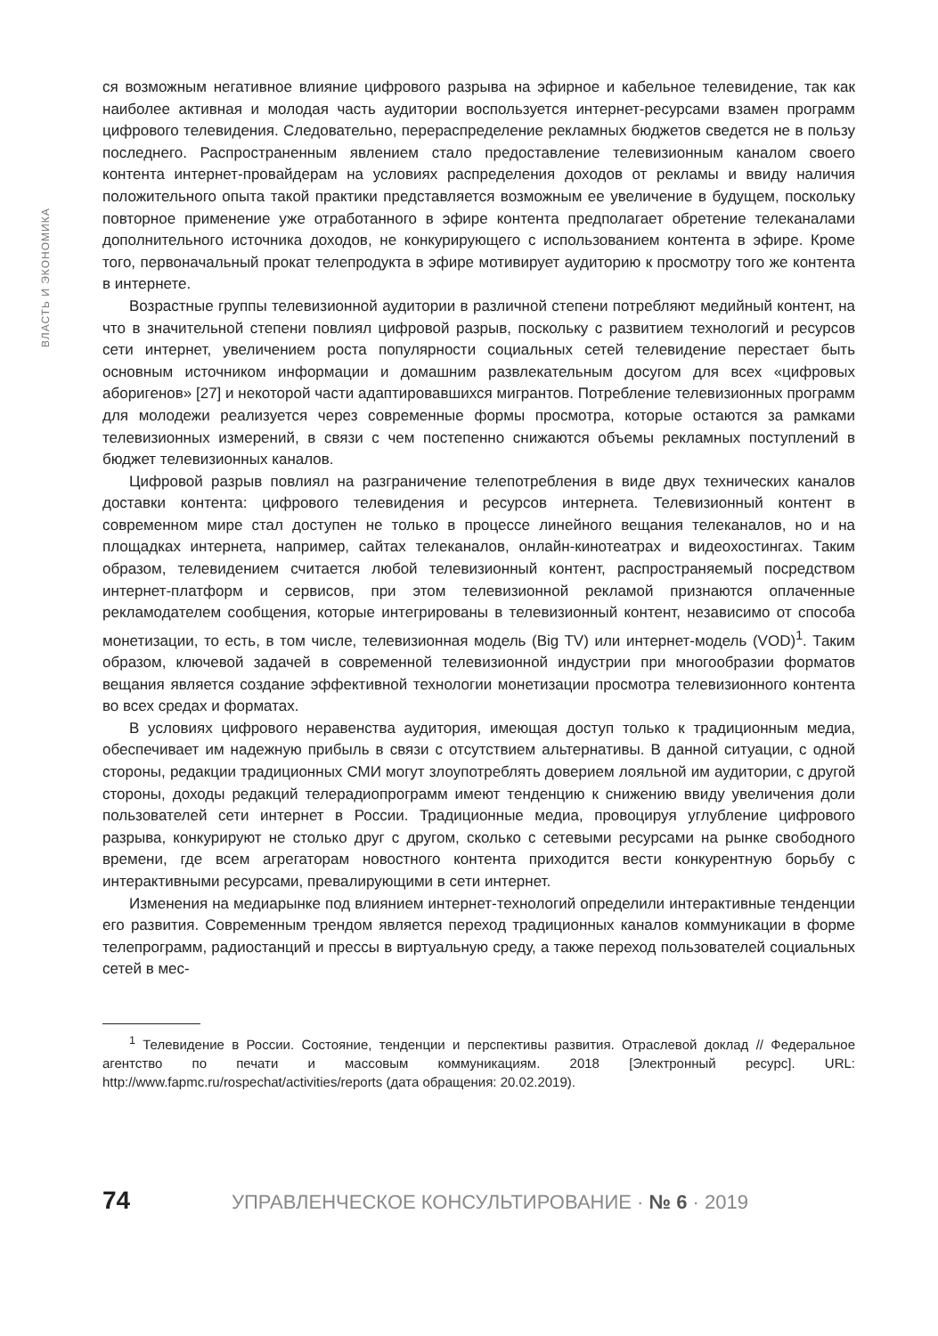ВЛАСТЬ И ЭКОНОМИКА
ся возможным негативное влияние цифрового разрыва на эфирное и кабельное телевидение, так как наиболее активная и молодая часть аудитории воспользуется интернет-ресурсами взамен программ цифрового телевидения. Следовательно, перераспределение рекламных бюджетов сведется не в пользу последнего. Распространенным явлением стало предоставление телевизионным каналом своего контента интернет-провайдерам на условиях распределения доходов от рекламы и ввиду наличия положительного опыта такой практики представляется возможным ее увеличение в будущем, поскольку повторное применение уже отработанного в эфире контента предполагает обретение телеканалами дополнительного источника доходов, не конкурирующего с использованием контента в эфире. Кроме того, первоначальный прокат телепродукта в эфире мотивирует аудиторию к просмотру того же контента в интернете.
Возрастные группы телевизионной аудитории в различной степени потребляют медийный контент, на что в значительной степени повлиял цифровой разрыв, поскольку с развитием технологий и ресурсов сети интернет, увеличением роста популярности социальных сетей телевидение перестает быть основным источником информации и домашним развлекательным досугом для всех «цифровых аборигенов» [27] и некоторой части адаптировавшихся мигрантов. Потребление телевизионных программ для молодежи реализуется через современные формы просмотра, которые остаются за рамками телевизионных измерений, в связи с чем постепенно снижаются объемы рекламных поступлений в бюджет телевизионных каналов.
Цифровой разрыв повлиял на разграничение телепотребления в виде двух технических каналов доставки контента: цифрового телевидения и ресурсов интернета. Телевизионный контент в современном мире стал доступен не только в процессе линейного вещания телеканалов, но и на площадках интернета, например, сайтах телеканалов, онлайн-кинотеатрах и видеохостингах. Таким образом, телевидением считается любой телевизионный контент, распространяемый посредством интернет-платформ и сервисов, при этом телевизионной рекламой признаются оплаченные рекламодателем сообщения, которые интегрированы в телевизионный контент, независимо от способа монетизации, то есть, в том числе, телевизионная модель (Big TV) или интернет-модель (VOD)<sup>1</sup>. Таким образом, ключевой задачей в современной телевизионной индустрии при многообразии форматов вещания является создание эффективной технологии монетизации просмотра телевизионного контента во всех средах и форматах.
В условиях цифрового неравенства аудитория, имеющая доступ только к традиционным медиа, обеспечивает им надежную прибыль в связи с отсутствием альтернативы. В данной ситуации, с одной стороны, редакции традиционных СМИ могут злоупотреблять доверием лояльной им аудитории, с другой стороны, доходы редакций телерадиопрограмм имеют тенденцию к снижению ввиду увеличения доли пользователей сети интернет в России. Традиционные медиа, провоцируя углубление цифрового разрыва, конкурируют не столько друг с другом, сколько с сетевыми ресурсами на рынке свободного времени, где всем агрегаторам новостного контента приходится вести конкурентную борьбу с интерактивными ресурсами, превалирующими в сети интернет.
Изменения на медиарынке под влиянием интернет-технологий определили интерактивные тенденции его развития. Современным трендом является переход традиционных каналов коммуникации в форме телепрограмм, радиостанций и прессы в виртуальную среду, а также переход пользователей социальных сетей в мес-
<sup>1</sup> Телевидение в России. Состояние, тенденции и перспективы развития. Отраслевой доклад // Федеральное агентство по печати и массовым коммуникациям. 2018 [Электронный ресурс]. URL: http://www.fapmc.ru/rospechat/activities/reports (дата обращения: 20.02.2019).
74 УПРАВЛЕНЧЕСКОЕ КОНСУЛЬТИРОВАНИЕ · № 6 · 2019